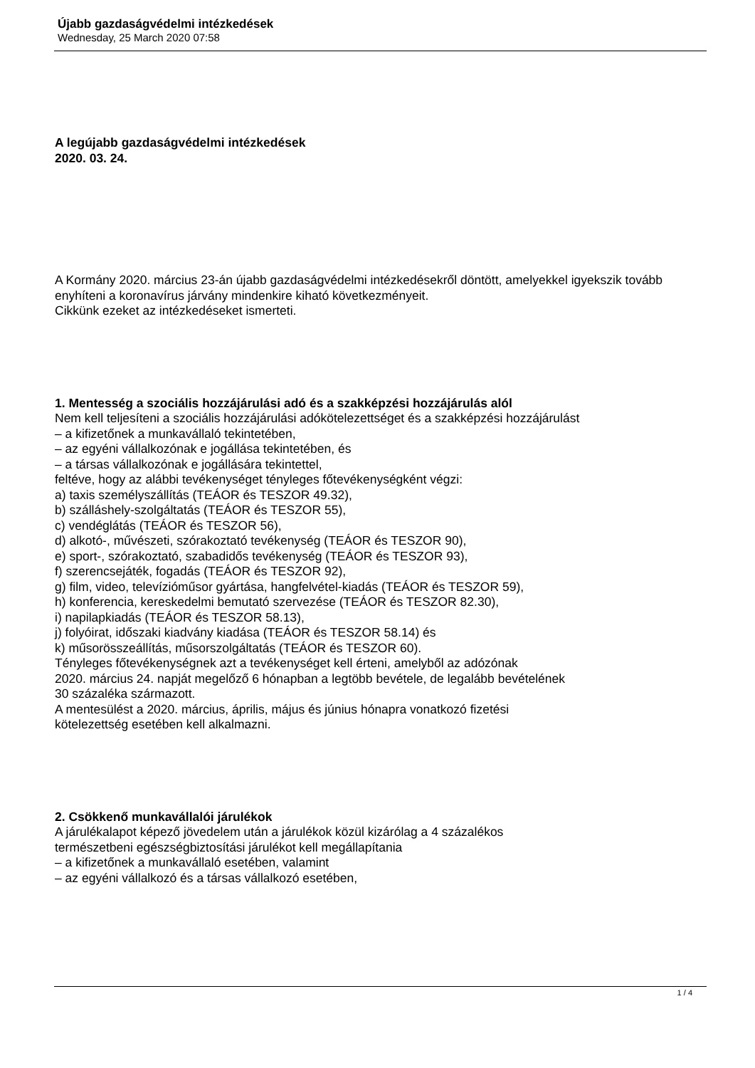Újabb gazdaságvédelmi intézkedések
Wednesday, 25 March 2020 07:58
A legújabb gazdaságvédelmi intézkedések
2020. 03. 24.
A Kormány 2020. március 23-án újabb gazdaságvédelmi intézkedésekről döntött, amelyekkel igyekszik tovább enyhíteni a koronavírus járvány mindenkire kiható következményeit.
Cikkünk ezeket az intézkedéseket ismerteti.
1. Mentesség a szociális hozzájárulási adó és a szakképzési hozzájárulás alól
Nem kell teljesíteni a szociális hozzájárulási adókötelezettséget és a szakképzési hozzájárulást
– a kifizetőnek a munkavállaló tekintetében,
– az egyéni vállalkozónak e jogállása tekintetében, és
– a társas vállalkozónak e jogállására tekintettel,
feltéve, hogy az alábbi tevékenységet tényleges főtevékenységként végzi:
a) taxis személyszállítás (TEÁOR és TESZOR 49.32),
b) szálláshely-szolgáltatás (TEÁOR és TESZOR 55),
c) vendéglátás (TEÁOR és TESZOR 56),
d) alkotó-, művészeti, szórakoztató tevékenység (TEÁOR és TESZOR 90),
e) sport-, szórakoztató, szabadidős tevékenység (TEÁOR és TESZOR 93),
f) szerencsejáték, fogadás (TEÁOR és TESZOR 92),
g) film, video, televízióműsor gyártása, hangfelvétel-kiadás (TEÁOR és TESZOR 59),
h) konferencia, kereskedelmi bemutató szervezése (TEÁOR és TESZOR 82.30),
i) napilapkiadás (TEÁOR és TESZOR 58.13),
j) folyóirat, időszaki kiadvány kiadása (TEÁOR és TESZOR 58.14) és
k) műsorösszeállítás, műsorszolgáltatás (TEÁOR és TESZOR 60).
Tényleges főtevékenységnek azt a tevékenységet kell érteni, amelyből az adózónak
2020. március 24. napját megelőző 6 hónapban a legtöbb bevétele, de legalább bevételének
30 százaléka származott.
A mentesülést a 2020. március, április, május és június hónapra vonatkozó fizetési
kötelezettség esetében kell alkalmazni.
2. Csökkenő munkavállalói járulékok
A járulékalapot képező jövedelem után a járulékok közül kizárólag a 4 százalékos
természetbeni egészségbiztosítási járulékot kell megállapítania
– a kifizetőnek a munkavállaló esetében, valamint
– az egyéni vállalkozó és a társas vállalkozó esetében,
1 / 4